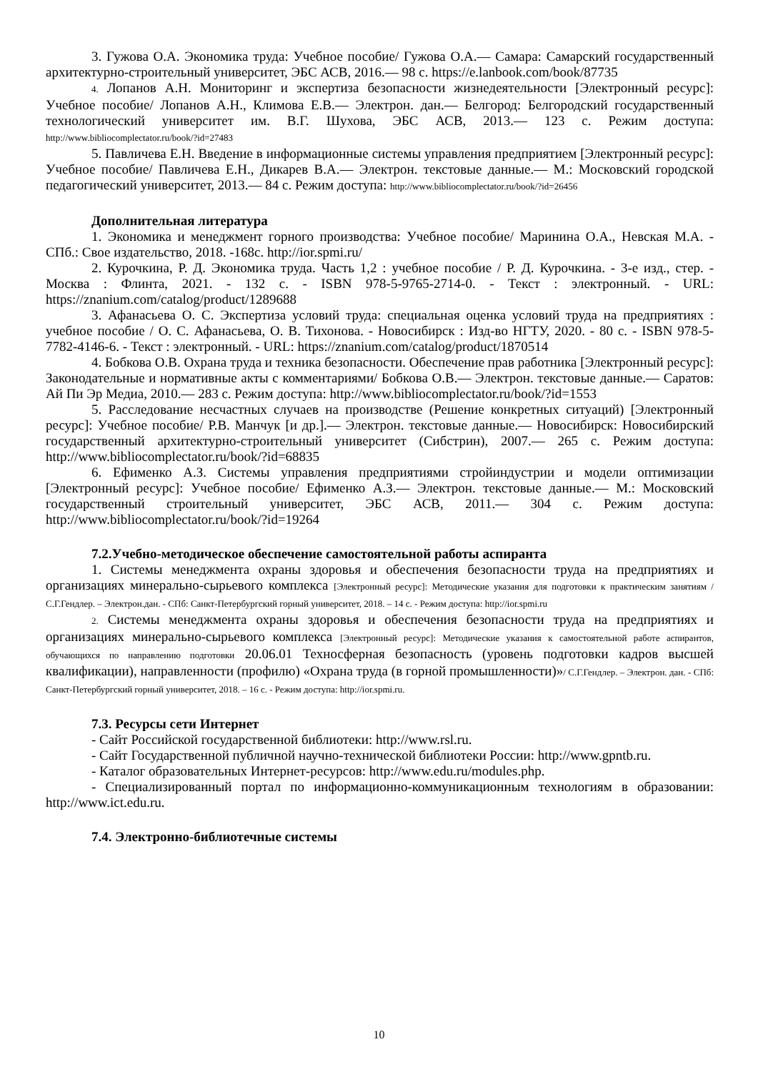3. Гужова О.А. Экономика труда: Учебное пособие/ Гужова О.А.— Самара: Самарский государственный архитектурно-строительный университет, ЭБС АСВ, 2016.— 98 с. https://e.lanbook.com/book/87735
4. Лопанов А.Н. Мониторинг и экспертиза безопасности жизнедеятельности [Электронный ресурс]: Учебное пособие/ Лопанов А.Н., Климова Е.В.— Электрон. дан.— Белгород: Белгородский государственный технологический университет им. В.Г. Шухова, ЭБС АСВ, 2013.— 123 с. Режим доступа: http://www.bibliocomplectator.ru/book/?id=27483
5. Павличева Е.Н. Введение в информационные системы управления предприятием [Электронный ресурс]: Учебное пособие/ Павличева Е.Н., Дикарев В.А.— Электрон. текстовые данные.— М.: Московский городской педагогический университет, 2013.— 84 с. Режим доступа: http://www.bibliocomplectator.ru/book/?id=26456
Дополнительная литература
1. Экономика и менеджмент горного производства: Учебное пособие/ Маринина О.А., Невская М.А. - СПб.: Свое издательство, 2018. -168с. http://ior.spmi.ru/
2. Курочкина, Р. Д. Экономика труда. Часть 1,2 : учебное пособие / Р. Д. Курочкина. - 3-е изд., стер. - Москва : Флинта, 2021. - 132 с. - ISBN 978-5-9765-2714-0. - Текст : электронный. - URL: https://znanium.com/catalog/product/1289688
3. Афанасьева О. С. Экспертиза условий труда: специальная оценка условий труда на предприятиях : учебное пособие / О. С. Афанасьева, О. В. Тихонова. - Новосибирск : Изд-во НГТУ, 2020. - 80 с. - ISBN 978-5-7782-4146-6. - Текст : электронный. - URL: https://znanium.com/catalog/product/1870514
4. Бобкова О.В. Охрана труда и техника безопасности. Обеспечение прав работника [Электронный ресурс]: Законодательные и нормативные акты с комментариями/ Бобкова О.В.— Электрон. текстовые данные.— Саратов: Ай Пи Эр Медиа, 2010.— 283 с. Режим доступа: http://www.bibliocomplectator.ru/book/?id=1553
5. Расследование несчастных случаев на производстве (Решение конкретных ситуаций) [Электронный ресурс]: Учебное пособие/ Р.В. Манчук [и др.].— Электрон. текстовые данные.— Новосибирск: Новосибирский государственный архитектурно-строительный университет (Сибстрин), 2007.— 265 с. Режим доступа: http://www.bibliocomplectator.ru/book/?id=68835
6. Ефименко А.З. Системы управления предприятиями стройиндустрии и модели оптимизации [Электронный ресурс]: Учебное пособие/ Ефименко А.З.— Электрон. текстовые данные.— М.: Московский государственный строительный университет, ЭБС АСВ, 2011.— 304 с. Режим доступа: http://www.bibliocomplectator.ru/book/?id=19264
7.2.Учебно-методическое обеспечение самостоятельной работы аспиранта
1. Системы менеджмента охраны здоровья и обеспечения безопасности труда на предприятиях и организациях минерально-сырьевого комплекса [Электронный ресурс]: Методические указания для подготовки к практическим занятиям / С.Г.Гендлер. – Электрон.дан. - СПб: Санкт-Петербургский горный университет, 2018. – 14 с. - Режим доступа: http://ior.spmi.ru
2. Системы менеджмента охраны здоровья и обеспечения безопасности труда на предприятиях и организациях минерально-сырьевого комплекса [Электронный ресурс]: Методические указания к самостоятельной работе аспирантов, обучающихся по направлению подготовки 20.06.01 Техносферная безопасность (уровень подготовки кадров высшей квалификации), направленности (профилю) «Охрана труда (в горной промышленности)»/ С.Г.Гендлер. – Электрон. дан. - СПб: Санкт-Петербургский горный университет, 2018. – 16 с. - Режим доступа: http://ior.spmi.ru.
7.3. Ресурсы сети Интернет
- Сайт Российской государственной библиотеки: http://www.rsl.ru.
- Сайт Государственной публичной научно-технической библиотеки России: http://www.gpntb.ru.
- Каталог образовательных Интернет-ресурсов: http://www.edu.ru/modules.php.
- Специализированный портал по информационно-коммуникационным технологиям в образовании: http://www.ict.edu.ru.
7.4. Электронно-библиотечные системы
10